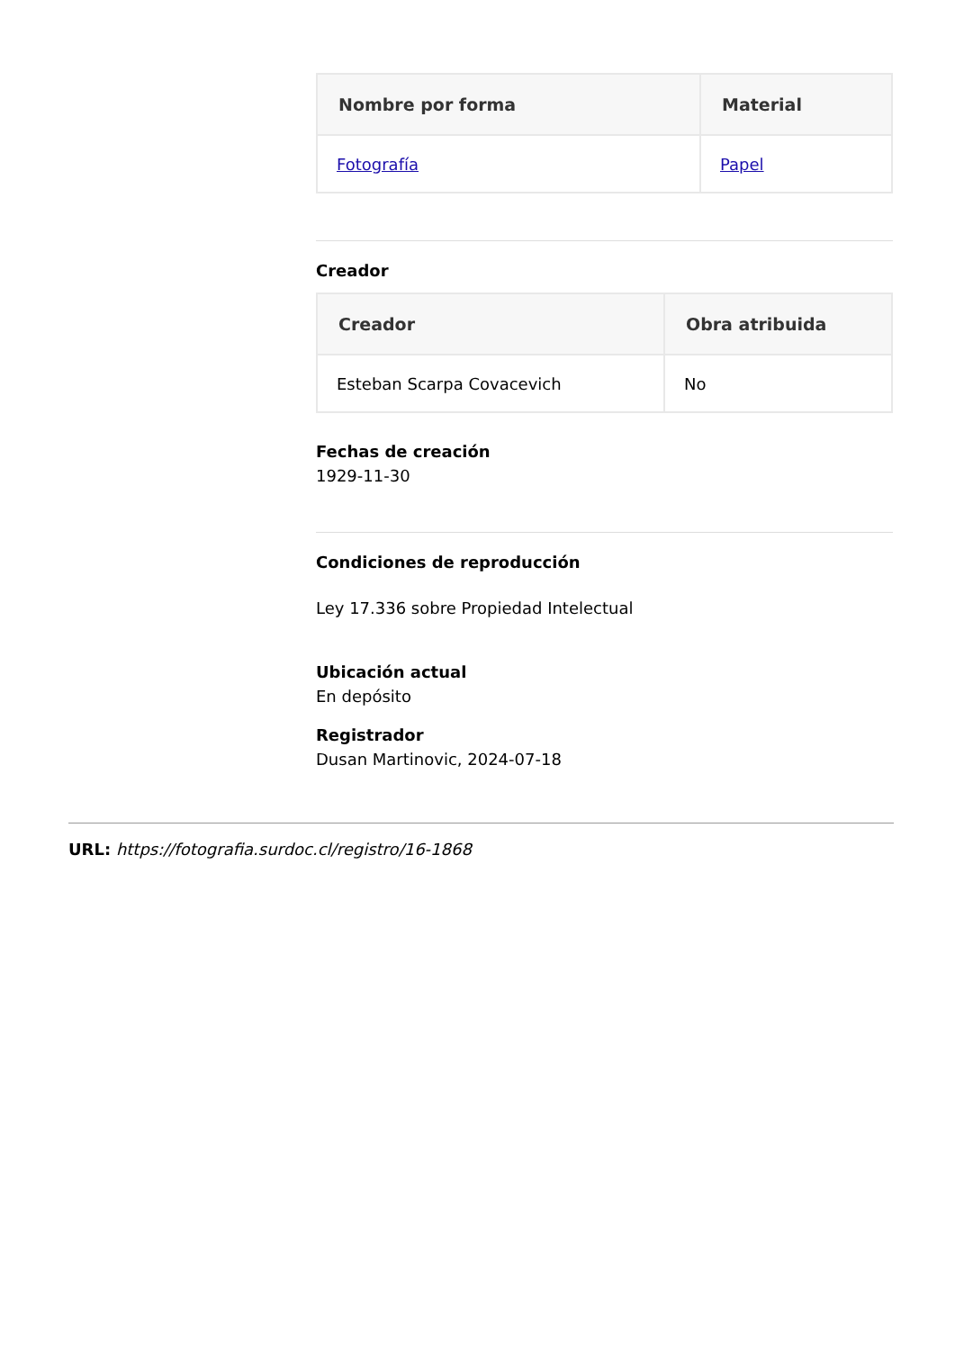| Nombre por forma | Material |
| --- | --- |
| Fotografía | Papel |
Creador
| Creador | Obra atribuida |
| --- | --- |
| Esteban Scarpa Covacevich | No |
Fechas de creación
1929-11-30
Condiciones de reproducción
Ley 17.336 sobre Propiedad Intelectual
Ubicación actual
En depósito
Registrador
Dusan Martinovic, 2024-07-18
URL: https://fotografia.surdoc.cl/registro/16-1868